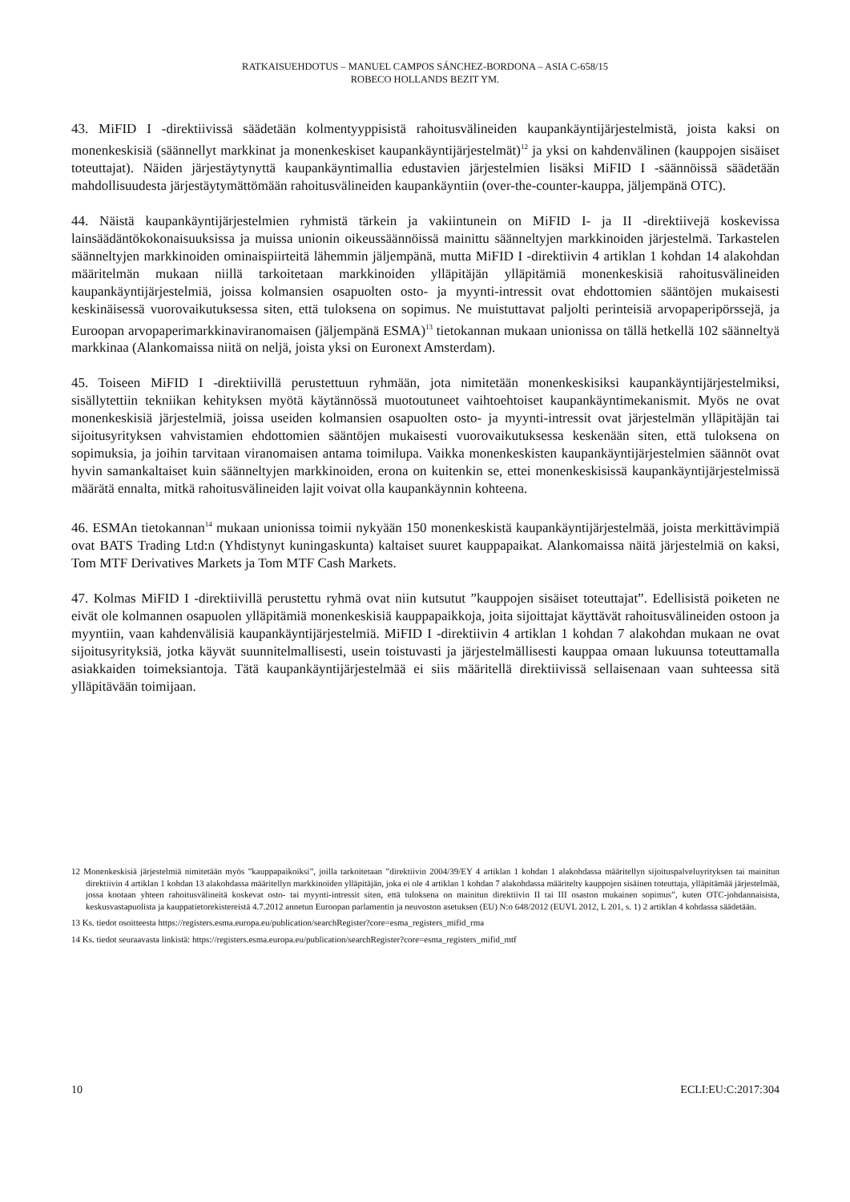RATKAISUEHDOTUS – MANUEL CAMPOS SÁNCHEZ-BORDONA – ASIA C-658/15
ROBECO HOLLANDS BEZIT YM.
43. MiFID I -direktiivissä säädetään kolmentyyppisistä rahoitusvälineiden kaupankäyntijärjestelmistä, joista kaksi on monenkeskisiä (säännellyt markkinat ja monenkeskiset kaupankäyntijärjestelmät)<sup>12</sup> ja yksi on kahdenvälinen (kauppojen sisäiset toteuttajat). Näiden järjestäytynyttä kaupankäyntimallia edustavien järjestelmien lisäksi MiFID I -säännöissä säädetään mahdollisuudesta järjestäytymättömään rahoitusvälineiden kaupankäyntiin (over-the-counter-kauppa, jäljempänä OTC).
44. Näistä kaupankäyntijärjestelmien ryhmistä tärkein ja vakiintunein on MiFID I- ja II -direktiivejä koskevissa lainsäädäntökokonaisuuksissa ja muissa unionin oikeussäännöissä mainittu säänneltyjen markkinoiden järjestelmä. Tarkastelen säänneltyjen markkinoiden ominaispiirteitä lähemmin jäljempänä, mutta MiFID I -direktiivin 4 artiklan 1 kohdan 14 alakohdan määritelmän mukaan niillä tarkoitetaan markkinoiden ylläpitäjän ylläpitämiä monenkeskisiä rahoitusvälineiden kaupankäyntijärjestelmiä, joissa kolmansien osapuolten osto- ja myynti-intressit ovat ehdottomien sääntöjen mukaisesti keskinäisessä vuorovaikutuksessa siten, että tuloksena on sopimus. Ne muistuttavat paljolti perinteisiä arvopaperipörssejä, ja Euroopan arvopaperimarkkinaviranomaisen (jäljempänä ESMA)<sup>13</sup> tietokannan mukaan unionissa on tällä hetkellä 102 säänneltyä markkinaa (Alankomaissa niitä on neljä, joista yksi on Euronext Amsterdam).
45. Toiseen MiFID I -direktiivillä perustettuun ryhmään, jota nimitetään monenkeskisiksi kaupankäyntijärjestelmiksi, sisällytettiin tekniikan kehityksen myötä käytännössä muotoutuneet vaihtoehtoiset kaupankäyntimekanismit. Myös ne ovat monenkeskisiä järjestelmiä, joissa useiden kolmansien osapuolten osto- ja myynti-intressit ovat järjestelmän ylläpitäjän tai sijoitusyrityksen vahvistamien ehdottomien sääntöjen mukaisesti vuorovaikutuksessa keskenään siten, että tuloksena on sopimuksia, ja joihin tarvitaan viranomaisen antama toimilupa. Vaikka monenkeskisten kaupankäyntijärjestelmien säännöt ovat hyvin samankaltaiset kuin säänneltyjen markkinoiden, erona on kuitenkin se, ettei monenkeskisissä kaupankäyntijärjestelmissä määrätä ennalta, mitkä rahoitusvälineiden lajit voivat olla kaupankäynnin kohteena.
46. ESMAn tietokannan<sup>14</sup> mukaan unionissa toimii nykyään 150 monenkeskistä kaupankäyntijärjestelmää, joista merkittävimpiä ovat BATS Trading Ltd:n (Yhdistynyt kuningaskunta) kaltaiset suuret kauppapaikat. Alankomaissa näitä järjestelmiä on kaksi, Tom MTF Derivatives Markets ja Tom MTF Cash Markets.
47. Kolmas MiFID I -direktiivillä perustettu ryhmä ovat niin kutsutut ”kauppojen sisäiset toteuttajat”. Edellisistä poiketen ne eivät ole kolmannen osapuolen ylläpitämiä monenkeskisiä kauppapaikkoja, joita sijoittajat käyttävät rahoitusvälineiden ostoon ja myyntiin, vaan kahdenvälisiä kaupankäyntijärjestelmiä. MiFID I -direktiivin 4 artiklan 1 kohdan 7 alakohdan mukaan ne ovat sijoitusyrityksiä, jotka käyvät suunnitelmallisesti, usein toistuvasti ja järjestelmällisesti kauppaa omaan lukuunsa toteuttamalla asiakkaiden toimeksiantoja. Tätä kaupankäyntijärjestelmää ei siis määritellä direktiivissä sellaisenaan vaan suhteessa sitä ylläpitävään toimijaan.
12 Monenkeskisiä järjestelmiä nimitetään myös ”kauppapaikoiksi”, joilla tarkoitetaan ”direktiivin 2004/39/EY 4 artiklan 1 kohdan 1 alakohdassa määritellyn sijoituspalveluyrityksen tai mainitun direktiivin 4 artiklan 1 kohdan 13 alakohdassa määritellyn markkinoiden ylläpitäjän, joka ei ole 4 artiklan 1 kohdan 7 alakohdassa määritelty kauppojen sisäinen toteuttaja, ylläpitämää järjestelmää, jossa kootaan yhteen rahoitusvälineitä koskevat osto- tai myynti-intressit siten, että tuloksena on mainitun direktiivin II tai III osaston mukainen sopimus”, kuten OTC-johdannaisista, keskusvastapuolista ja kauppatietorekistereistä 4.7.2012 annetun Euroopan parlamentin ja neuvoston asetuksen (EU) N:o 648/2012 (EUVL 2012, L 201, s. 1) 2 artiklan 4 kohdassa säädetään.
13 Ks. tiedot osoitteesta https://registers.esma.europa.eu/publication/searchRegister?core=esma_registers_mifid_rma
14 Ks. tiedot seuraavasta linkistä: https://registers.esma.europa.eu/publication/searchRegister?core=esma_registers_mifid_mtf
10 ECLI:EU:C:2017:304